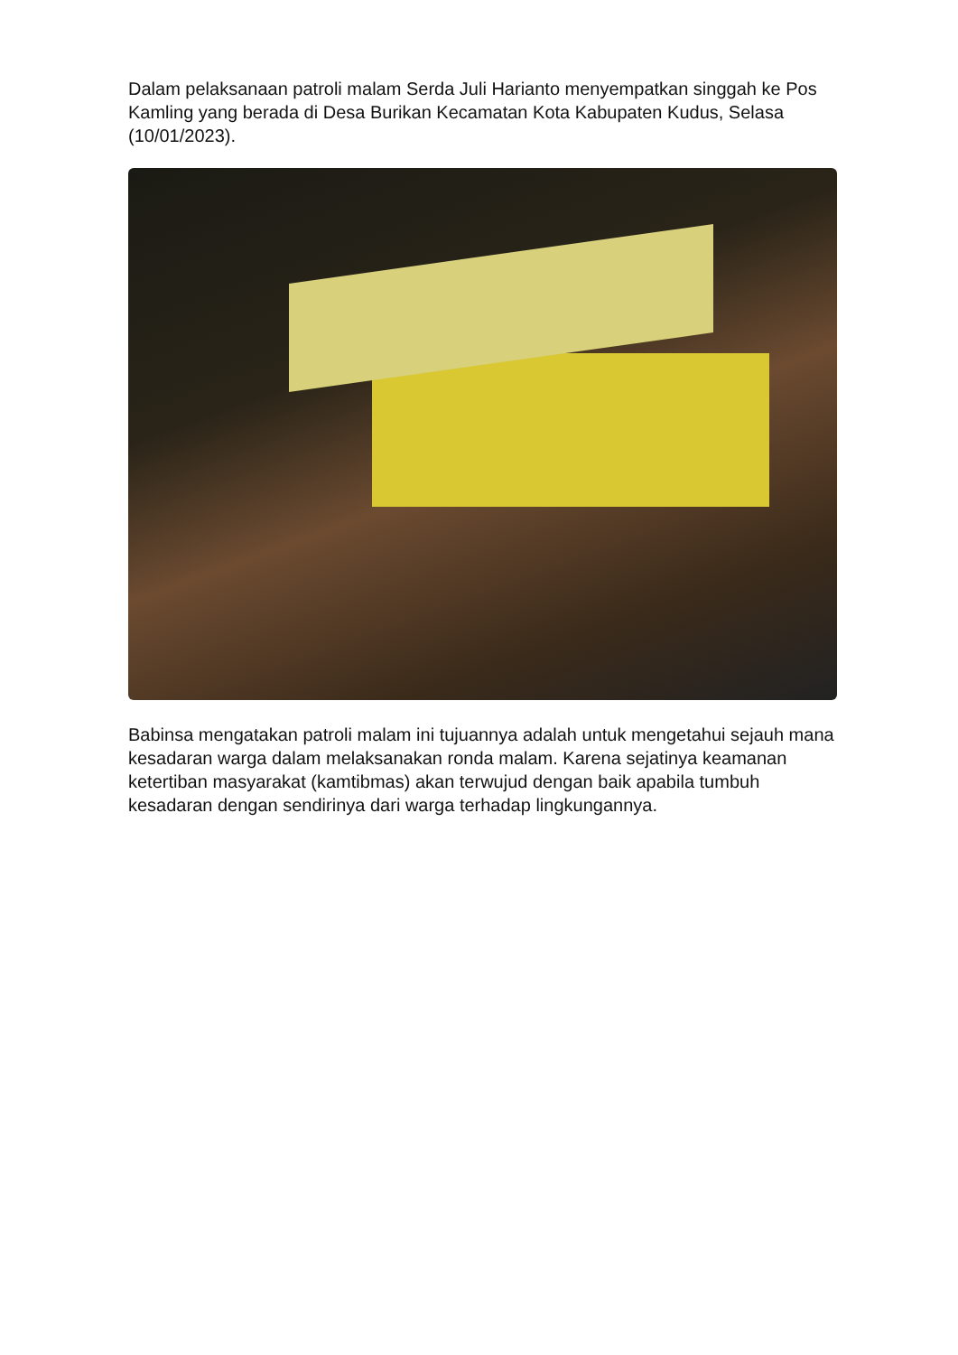Dalam pelaksanaan patroli malam Serda Juli Harianto menyempatkan singgah ke Pos Kamling yang berada di Desa Burikan Kecamatan Kota Kabupaten Kudus, Selasa (10/01/2023).
Babinsa mengatakan patroli malam ini tujuannya adalah untuk mengetahui sejauh mana kesadaran warga dalam melaksanakan ronda malam. Karena sejatinya keamanan ketertiban masyarakat (kamtibmas) akan terwujud dengan baik apabila tumbuh kesadaran dengan sendirinya dari warga terhadap lingkungannya.